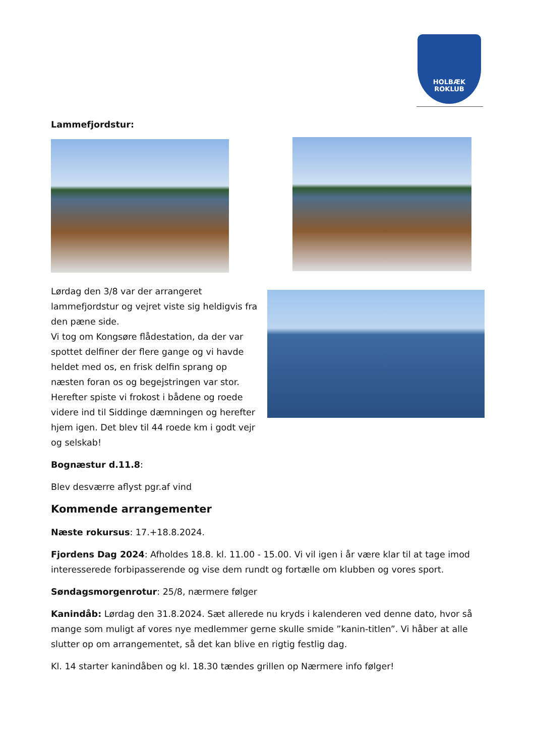HOLBÆK
ROKLUB
Lammefjordstur:
Lørdag den 3/8 var der arrangeret lammefjordstur og vejret viste sig heldigvis fra den pæne side.
Vi tog om Kongsøre flådestation, da der var spottet delfiner der flere gange og vi havde heldet med os, en frisk delfin sprang op næsten foran os og begejstringen var stor. Herefter spiste vi frokost i bådene og roede videre ind til Siddinge dæmningen og herefter hjem igen. Det blev til 44 roede km i godt vejr og selskab!
Bognæstur d.11.8:
Blev desværre aflyst pgr.af vind
Kommende arrangementer
Næste rokursus: 17.+18.8.2024.
Fjordens Dag 2024: Afholdes 18.8. kl. 11.00 - 15.00. Vi vil igen i år være klar til at tage imod interesserede forbipasserende og vise dem rundt og fortælle om klubben og vores sport.
Søndagsmorgenrotur: 25/8, nærmere følger
Kanindåb: Lørdag den 31.8.2024. Sæt allerede nu kryds i kalenderen ved denne dato, hvor så mange som muligt af vores nye medlemmer gerne skulle smide ”kanin-titlen”. Vi håber at alle slutter op om arrangementet, så det kan blive en rigtig festlig dag.
Kl. 14 starter kanindåben og kl. 18.30 tændes grillen op Nærmere info følger!